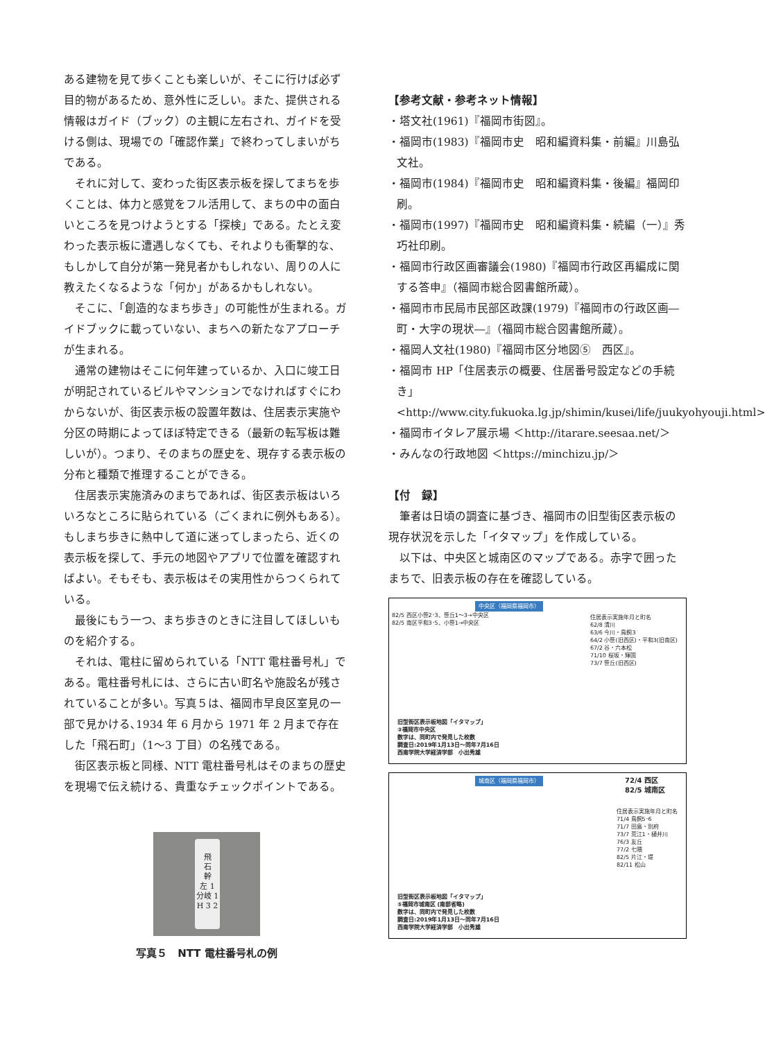ある建物を見て歩くことも楽しいが、そこに行けば必ず目的物があるため、意外性に乏しい。また、提供される情報はガイド（ブック）の主観に左右され、ガイドを受ける側は、現場での「確認作業」で終わってしまいがちである。
それに対して、変わった街区表示板を探してまちを歩くことは、体力と感覚をフル活用して、まちの中の面白いところを見つけようとする「探検」である。たとえ変わった表示板に遭遇しなくても、それよりも衝撃的な、もしかして自分が第一発見者かもしれない、周りの人に教えたくなるような「何か」があるかもしれない。
そこに、「創造的なまち歩き」の可能性が生まれる。ガイドブックに載っていない、まちへの新たなアプローチが生まれる。
通常の建物はそこに何年建っているか、入口に竣工日が明記されているビルやマンションでなければすぐにわからないが、街区表示板の設置年数は、住居表示実施や分区の時期によってほぼ特定できる（最新の転写板は難しいが）。つまり、そのまちの歴史を、現存する表示板の分布と種類で推理することができる。
住居表示実施済みのまちであれば、街区表示板はいろいろなところに貼られている（ごくまれに例外もある）。もしまち歩きに熱中して道に迷ってしまったら、近くの表示板を探して、手元の地図やアプリで位置を確認すればよい。そもそも、表示板はその実用性からつくられている。
最後にもう一つ、まち歩きのときに注目してほしいものを紹介する。
それは、電柱に留められている「NTT 電柱番号札」である。電柱番号札には、さらに古い町名や施設名が残されていることが多い。写真５は、福岡市早良区室見の一部で見かける､1934 年 6 月から 1971 年 2 月まで存在した「飛石町」（1～3 丁目）の名残である。
街区表示板と同様、NTT 電柱番号札はそのまちの歴史を現場で伝え続ける、貴重なチェックポイントである。
飛
石
幹
左 1
分岐 1
H 3 2
写真５　NTT 電柱番号札の例
【参考文献・参考ネット情報】
・塔文社(1961)『福岡市街図』。
・福岡市(1983)『福岡市史　昭和編資料集・前編』川島弘文社。
・福岡市(1984)『福岡市史　昭和編資料集・後編』福岡印刷。
・福岡市(1997)『福岡市史　昭和編資料集・続編（一）』秀巧社印刷。
・福岡市行政区画審議会(1980)『福岡市行政区再編成に関する答申』（福岡市総合図書館所蔵）。
・福岡市市民局市民部区政課(1979)『福岡市の行政区画―町・大字の現状―』（福岡市総合図書館所蔵）。
・福岡人文社(1980)『福岡市区分地図⑤　西区』。
・福岡市 HP「住居表示の概要、住居番号設定などの手続き」<http://www.city.fukuoka.lg.jp/shimin/kusei/life/juukyohyouji.html>
・福岡市イタレア展示場 ＜http://itarare.seesaa.net/＞
・みんなの行政地図 ＜https://minchizu.jp/＞
【付　録】
筆者は日頃の調査に基づき、福岡市の旧型街区表示板の現存状況を示した「イタマップ」を作成している。
以下は、中央区と城南区のマップである。赤字で囲ったまちで、旧表示板の存在を確認している。
中央区（福岡県福岡市）
82/5 西区小笹2･3、笹丘1～3→中央区
82/5 南区平和3･5、小笹1→中央区
住居表示実施年月と町名
62/8 清川
63/6 今川・鳥飼3
64/2 小笹(旧西区)・平和3(旧南区)
67/2 谷・六本松
71/10 桜坂・輝国
73/7 笹丘(旧西区)
旧型街区表示板地図「イタマップ」
③福岡市中央区
数字は、同町内で発見した枚数
調査日:2019年1月13日～同年7月16日
西南学院大学経済学部　小出秀雄
城南区（福岡県福岡市）
72/4 西区
82/5 城南区
住居表示実施年月と町名
71/4 鳥飼5･6
71/7 田島・別府
73/7 荒江1・樋井川
76/3 友丘
77/2 七隈
82/5 片江・堤
82/11 松山
旧型街区表示板地図「イタマップ」
⑤福岡市城南区 (南部省略)
数字は、同町内で発見した枚数
調査日:2019年1月13日～同年7月16日
西南学院大学経済学部　小出秀雄